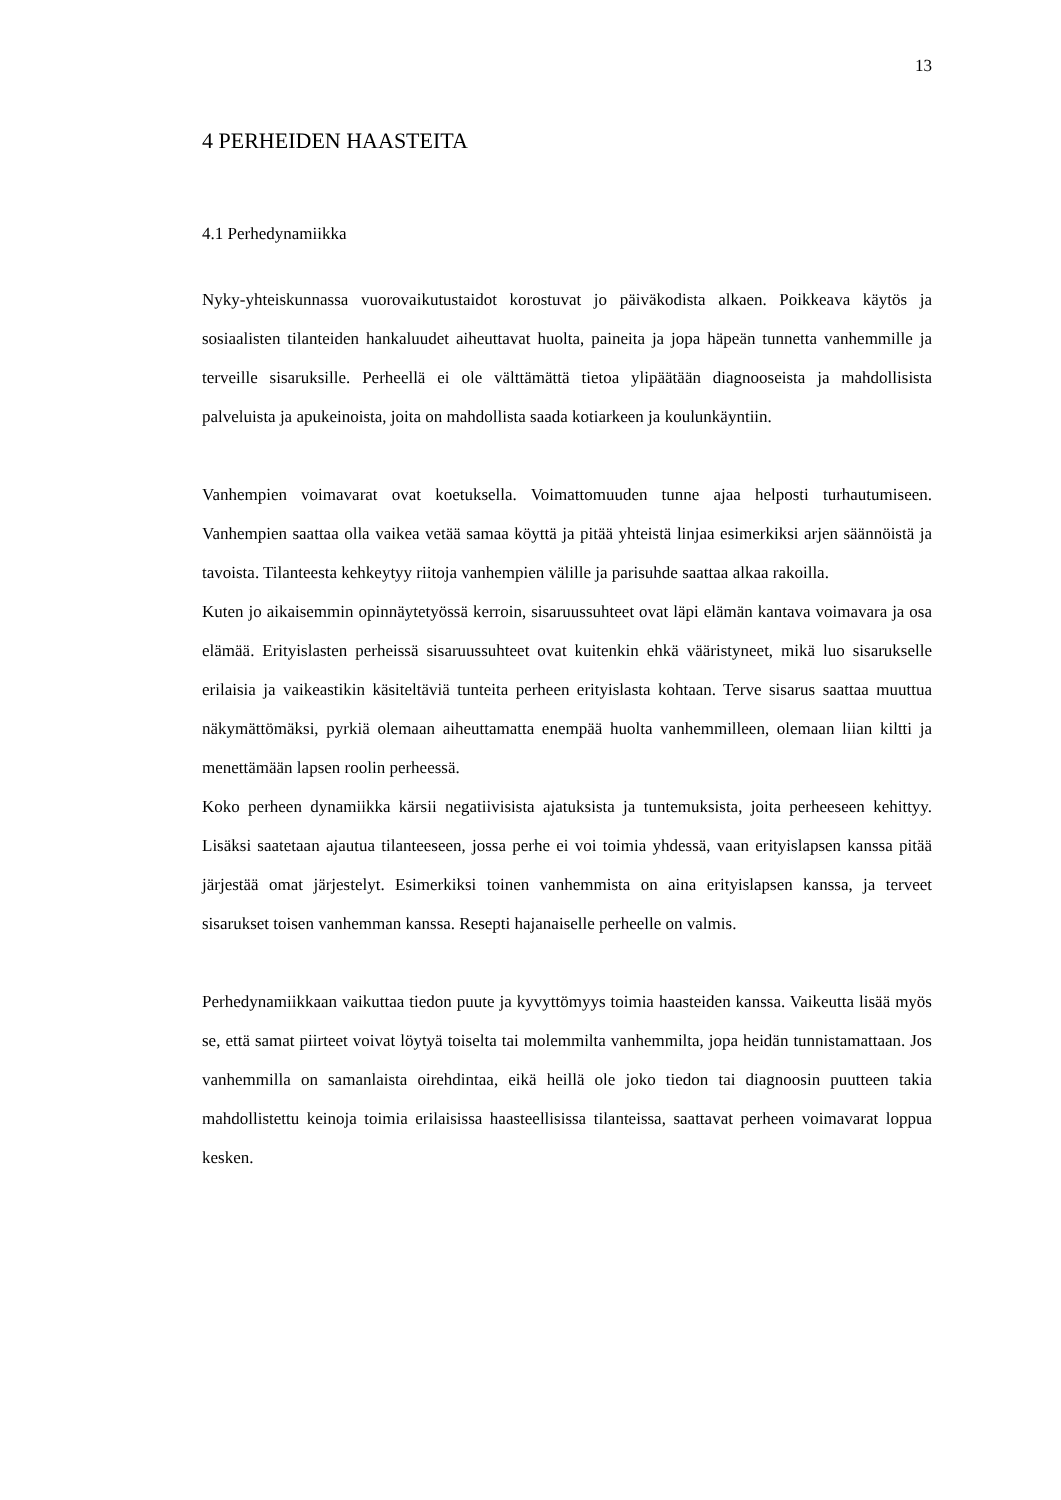13
4 PERHEIDEN HAASTEITA
4.1 Perhedynamiikka
Nyky-yhteiskunnassa vuorovaikutustaidot korostuvat jo päiväkodista alkaen. Poikkeava käytös ja sosiaalisten tilanteiden hankaluudet aiheuttavat huolta, paineita ja jopa häpeän tunnetta vanhemmille ja terveille sisaruksille. Perheellä ei ole välttämättä tietoa ylipäätään diagnooseista ja mahdollisista palveluista ja apukeinoista, joita on mahdollista saada kotiarkeen ja koulunkäyntiin.
Vanhempien voimavarat ovat koetuksella. Voimattomuuden tunne ajaa helposti turhautumiseen. Vanhempien saattaa olla vaikea vetää samaa köyttä ja pitää yhteistä linjaa esimerkiksi arjen säännöistä ja tavoista. Tilanteesta kehkeytyy riitoja vanhempien välille ja parisuhde saattaa alkaa rakoilla.
Kuten jo aikaisemmin opinnäytetyössä kerroin, sisaruussuhteet ovat läpi elämän kantava voimavara ja osa elämää. Erityislasten perheissä sisaruussuhteet ovat kuitenkin ehkä vääristyneet, mikä luo sisarukselle erilaisia ja vaikeastikin käsiteltäviä tunteita perheen erityislasta kohtaan. Terve sisarus saattaa muuttua näkymättömäksi, pyrkiä olemaan aiheuttamatta enempää huolta vanhemmilleen, olemaan liian kiltti ja menettämään lapsen roolin perheessä.
Koko perheen dynamiikka kärsii negatiivisista ajatuksista ja tuntemuksista, joita perheeseen kehittyy. Lisäksi saatetaan ajautua tilanteeseen, jossa perhe ei voi toimia yhdessä, vaan erityislapsen kanssa pitää järjestää omat järjestelyt. Esimerkiksi toinen vanhemmista on aina erityislapsen kanssa, ja terveet sisarukset toisen vanhemman kanssa. Resepti hajanaiselle perheelle on valmis.
Perhedynamiikkaan vaikuttaa tiedon puute ja kyvyttömyys toimia haasteiden kanssa. Vaikeutta lisää myös se, että samat piirteet voivat löytyä toiselta tai molemmilta vanhemmilta, jopa heidän tunnistamattaan. Jos vanhemmilla on samanlaista oirehdintaa, eikä heillä ole joko tiedon tai diagnoosin puutteen takia mahdollistettu keinoja toimia erilaisissa haasteellisissa tilanteissa, saattavat perheen voimavarat loppua kesken.